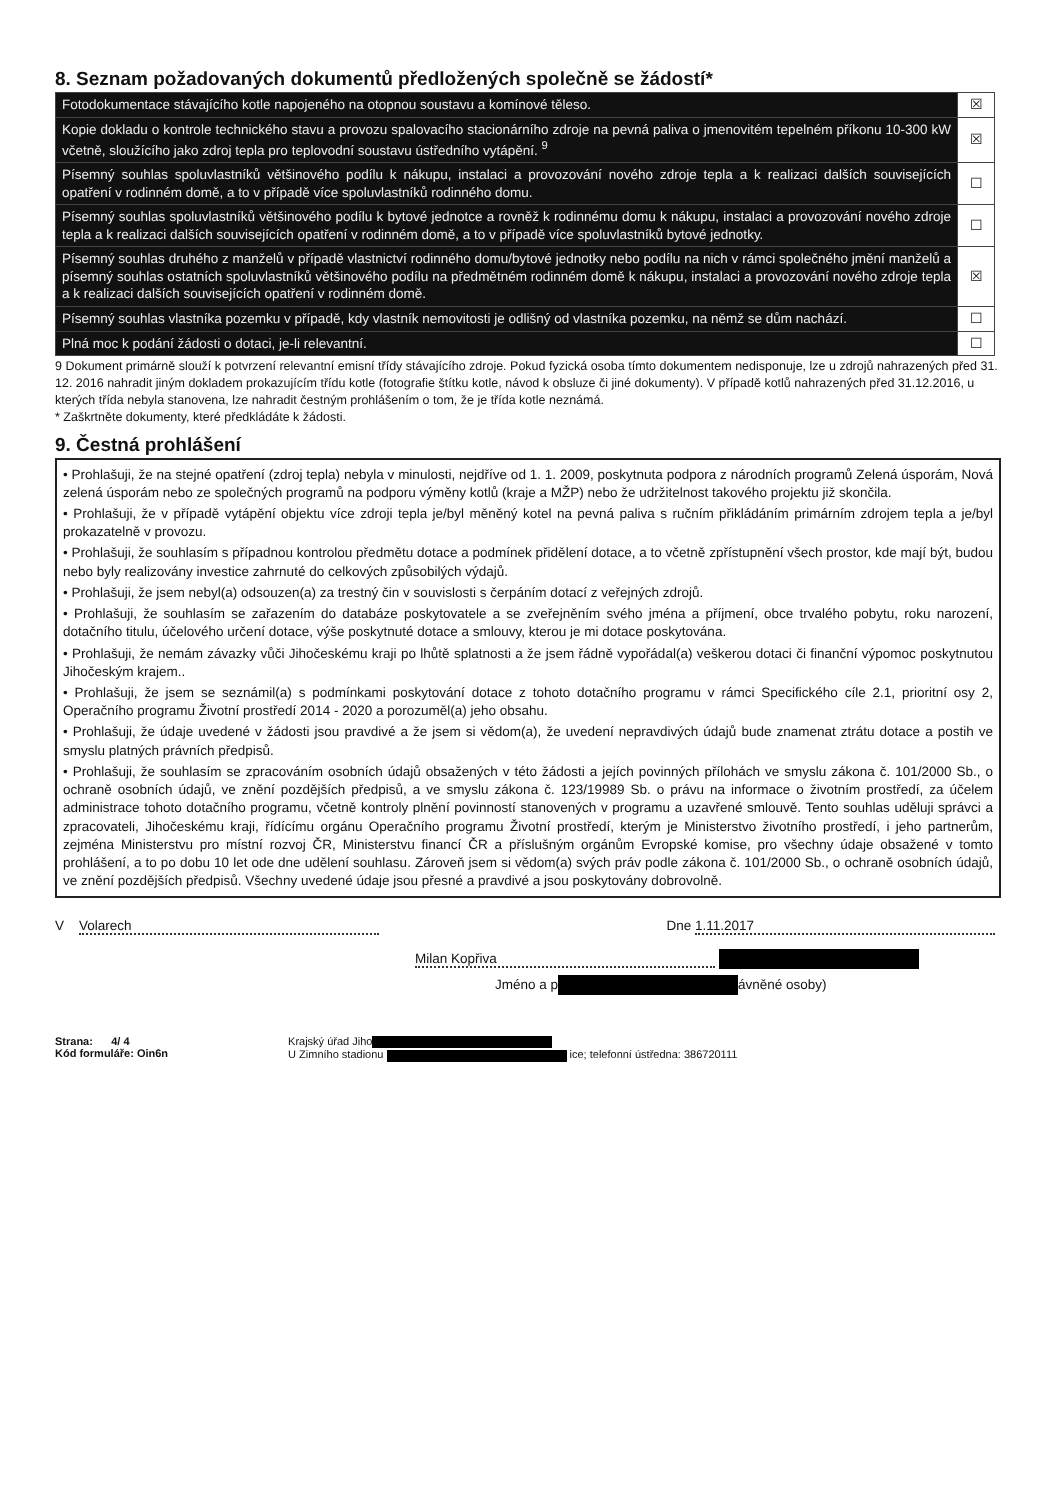8. Seznam požadovaných dokumentů předložených společně se žádostí*
| Fotodokumentace stávajícího kotle napojeného na otopnou soustavu a komínové těleso. | ☒ |
| Kopie dokladu o kontrole technického stavu a provozu spalovacího stacionárního zdroje na pevná paliva o jmenovitém tepelném příkonu 10-300 kW včetně, sloužícího jako zdroj tepla pro teplovodní soustavu ústředního vytápění. <sup>9</sup> | ☒ |
| Písemný souhlas spoluvlastníků většinového podílu k nákupu, instalaci a provozování nového zdroje tepla a k realizaci dalších souvisejících opatření v rodinném domě, a to v případě více spoluvlastníků rodinného domu. | ☐ |
| Písemný souhlas spoluvlastníků většinového podílu k bytové jednotce a rovněž k rodinnému domu k nákupu, instalaci a provozování nového zdroje tepla a k realizaci dalších souvisejících opatření v rodinném domě, a to v případě více spoluvlastníků bytové jednotky. | ☐ |
| Písemný souhlas druhého z manželů v případě vlastnictví rodinného domu/bytové jednotky nebo podílu na nich v rámci společného jmění manželů a písemný souhlas ostatních spoluvlastníků většinového podílu na předmětném rodinném domě k nákupu, instalaci a provozování nového zdroje tepla a k realizaci dalších souvisejících opatření v rodinném domě. | ☒ |
| Písemný souhlas vlastníka pozemku v případě, kdy vlastník nemovitosti je odlišný od vlastníka pozemku, na němž se dům nachází. | ☐ |
| Plná moc k podání žádosti o dotaci, je-li relevantní. | ☐ |
9 Dokument primárně slouží k potvrzení relevantní emisní třídy stávajícího zdroje. Pokud fyzická osoba tímto dokumentem nedisponuje, lze u zdrojů nahrazených před 31. 12. 2016 nahradit jiným dokladem prokazujícím třídu kotle (fotografie štítku kotle, návod k obsluze či jiné dokumenty). V případě kotlů nahrazených před 31.12.2016, u kterých třída nebyla stanovena, lze nahradit čestným prohlášením o tom, že je třída kotle neznámá.
* Zaškrtněte dokumenty, které předkládáte k žádosti.
9. Čestná prohlášení
• Prohlašuji, že na stejné opatření (zdroj tepla) nebyla v minulosti, nejdříve od 1. 1. 2009, poskytnuta podpora z národních programů Zelená úsporám, Nová zelená úsporám nebo ze společných programů na podporu výměny kotlů (kraje a MŽP) nebo že udržitelnost takového projektu již skončila.
• Prohlašuji, že v případě vytápění objektu více zdroji tepla je/byl měněný kotel na pevná paliva s ručním přikládáním primárním zdrojem tepla a je/byl prokazatelně v provozu.
• Prohlašuji, že souhlasím s případnou kontrolou předmětu dotace a podmínek přidělení dotace, a to včetně zpřístupnění všech prostor, kde mají být, budou nebo byly realizovány investice zahrnuté do celkových způsobilých výdajů.
• Prohlašuji, že jsem nebyl(a) odsouzen(a) za trestný čin v souvislosti s čerpáním dotací z veřejných zdrojů.
• Prohlašuji, že souhlasím se zařazením do databáze poskytovatele a se zveřejněním svého jména a příjmení, obce trvalého pobytu, roku narození, dotačního titulu, účelového určení dotace, výše poskytnuté dotace a smlouvy, kterou je mi dotace poskytována.
• Prohlašuji, že nemám závazky vůči Jihočeskému kraji po lhůtě splatnosti a že jsem řádně vypořádal(a) veškerou dotaci či finanční výpomoc poskytnutou Jihočeským krajem..
• Prohlašuji, že jsem se seznámil(a) s podmínkami poskytování dotace z tohoto dotačního programu v rámci Specifického cíle 2.1, prioritní osy 2, Operačního programu Životní prostředí 2014 - 2020 a porozuměl(a) jeho obsahu.
• Prohlašuji, že údaje uvedené v žádosti jsou pravdivé a že jsem si vědom(a), že uvedení nepravdivých údajů bude znamenat ztrátu dotace a postih ve smyslu platných právních předpisů.
• Prohlašuji, že souhlasím se zpracováním osobních údajů obsažených v této žádosti a jejích povinných přílohách ve smyslu zákona č. 101/2000 Sb., o ochraně osobních údajů, ve znění pozdějších předpisů, a ve smyslu zákona č. 123/19989 Sb. o právu na informace o životním prostředí, za účelem administrace tohoto dotačního programu, včetně kontroly plnění povinností stanovených v programu a uzavřené smlouvě. Tento souhlas uděluji správci a zpracovateli, Jihočeskému kraji, řídícímu orgánu Operačního programu Životní prostředí, kterým je Ministerstvo životního prostředí, i jeho partnerům, zejména Ministerstvu pro místní rozvoj ČR, Ministerstvu financí ČR a příslušným orgánům Evropské komise, pro všechny údaje obsažené v tomto prohlášení, a to po dobu 10 let ode dne udělení souhlasu. Zároveň jsem si vědom(a) svých práv podle zákona č. 101/2000 Sb., o ochraně osobních údajů, ve znění pozdějších předpisů. Všechny uvedené údaje jsou přesné a pravdivé a jsou poskytovány dobrovolně.
V Volarech Dne 1.11.2017
Milan Kopřiva
Jméno a p ávněné osoby)
Strana: 4/ 4
Kód formuláře: Oin6n
Krajský úřad Jiho
U Zimního stadionu ice; telefonní ústředna: 386720111